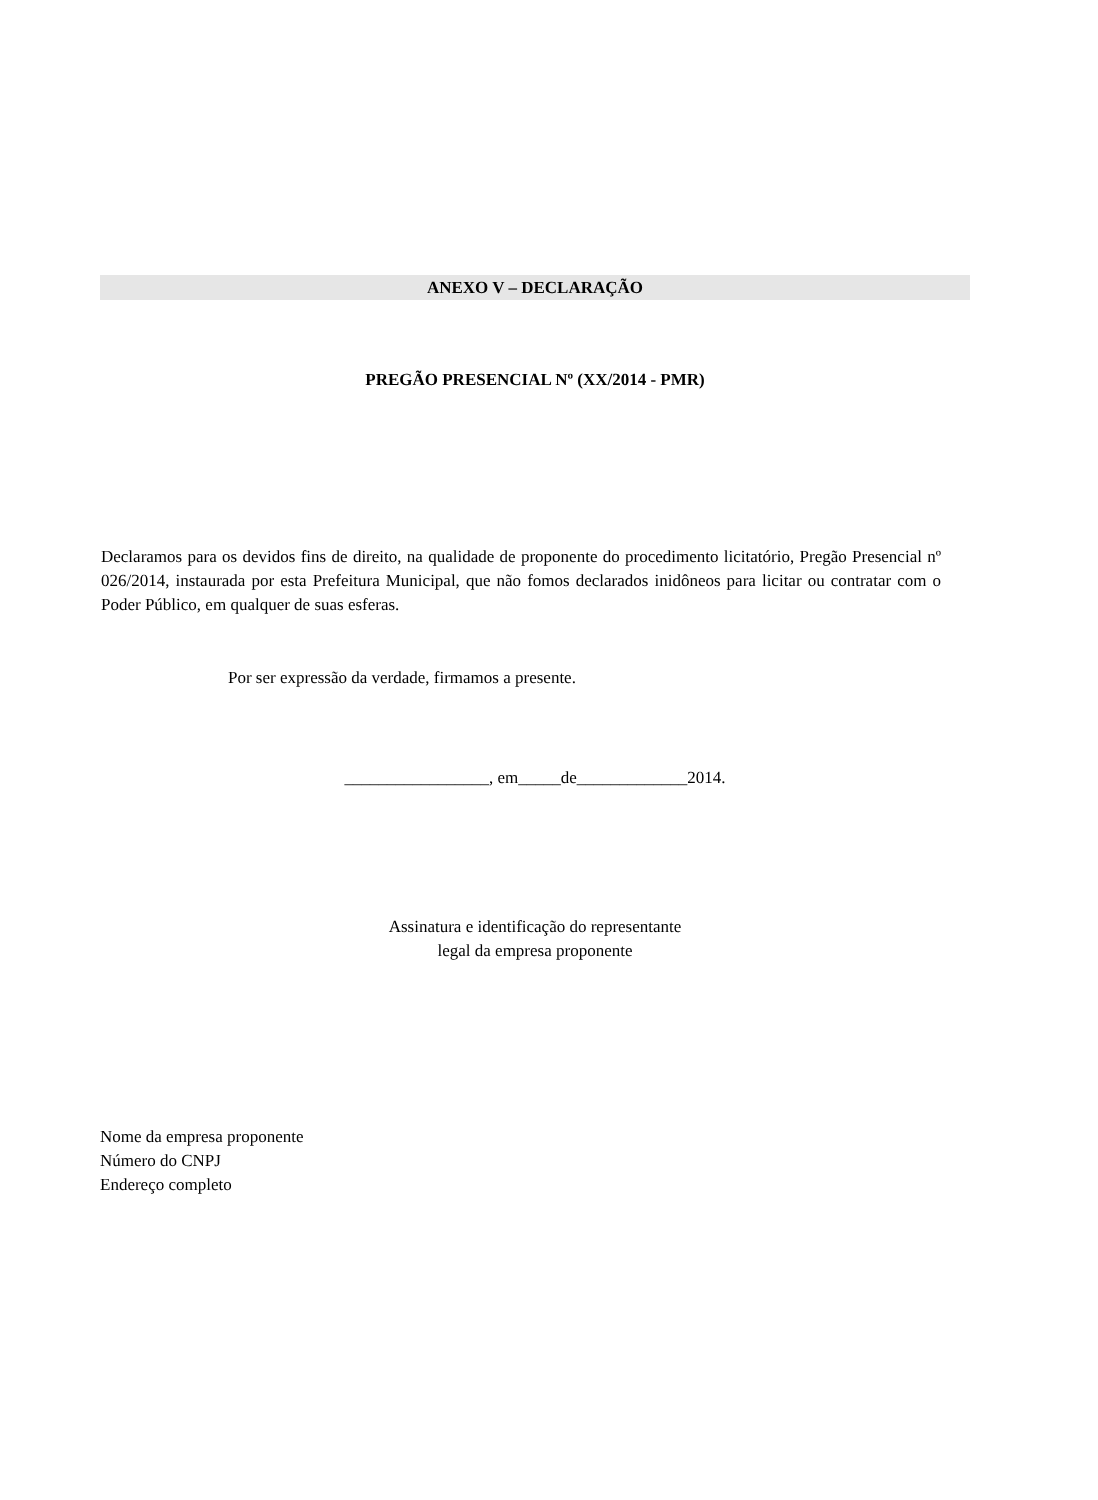ANEXO V – DECLARAÇÃO
PREGÃO PRESENCIAL Nº (XX/2014 - PMR)
Declaramos para os devidos fins de direito, na qualidade de proponente do procedimento licitatório, Pregão Presencial nº 026/2014, instaurada por esta Prefeitura Municipal, que não fomos declarados inidôneos para licitar ou contratar com o Poder Público, em qualquer de suas esferas.
Por ser expressão da verdade, firmamos a presente.
_________________, em_____de_____________2014.
Assinatura e identificação do representante
legal da empresa proponente
Nome da empresa proponente
Número do CNPJ
Endereço completo